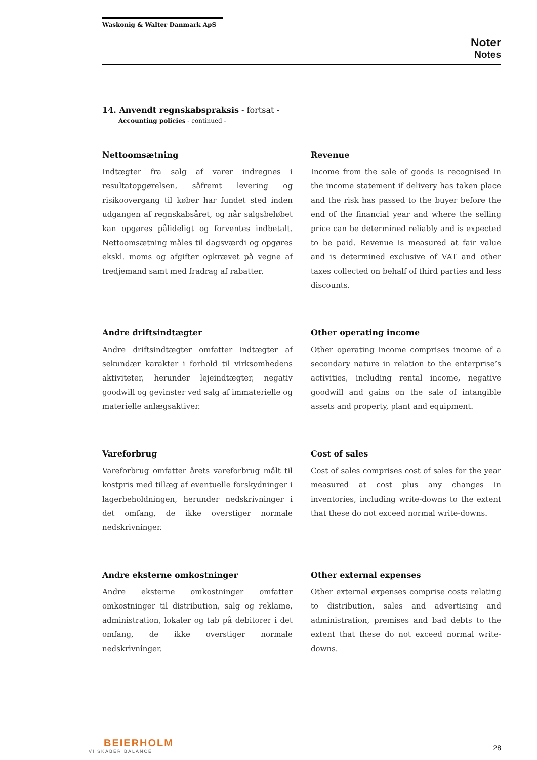Waskonig & Walter Danmark ApS
Noter
Notes
14. Anvendt regnskabspraksis - fortsat -
Accounting policies - continued -
Nettoomsætning
Indtægter fra salg af varer indregnes i resultatopgørelsen, såfremt levering og risikoovergang til køber har fundet sted inden udgangen af regnskabsåret, og når salgsbeløbet kan opgøres pålideligt og forventes indbetalt. Nettoomsætning måles til dagsværdi og opgøres ekskl. moms og afgifter opkrævet på vegne af tredjemand samt med fradrag af rabatter.
Revenue
Income from the sale of goods is recognised in the income statement if delivery has taken place and the risk has passed to the buyer before the end of the financial year and where the selling price can be determined reliably and is expected to be paid. Revenue is measured at fair value and is determined exclusive of VAT and other taxes collected on behalf of third parties and less discounts.
Andre driftsindtægter
Andre driftsindtægter omfatter indtægter af sekundær karakter i forhold til virksomhedens aktiviteter, herunder lejeindtægter, negativ goodwill og gevinster ved salg af immaterielle og materielle anlægsaktiver.
Other operating income
Other operating income comprises income of a secondary nature in relation to the enterprise’s activities, including rental income, negative goodwill and gains on the sale of intangible assets and property, plant and equipment.
Vareforbrug
Vareforbrug omfatter årets vareforbrug målt til kostpris med tillæg af eventuelle forskydninger i lagerbeholdningen, herunder nedskrivninger i det omfang, de ikke overstiger normale nedskrivninger.
Cost of sales
Cost of sales comprises cost of sales for the year measured at cost plus any changes in inventories, including write-downs to the extent that these do not exceed normal write-downs.
Andre eksterne omkostninger
Andre eksterne omkostninger omfatter omkostninger til distribution, salg og reklame, administration, lokaler og tab på debitorer i det omfang, de ikke overstiger normale nedskrivninger.
Other external expenses
Other external expenses comprise costs relating to distribution, sales and advertising and administration, premises and bad debts to the extent that these do not exceed normal write-downs.
BEIERHOLM
VI SKABER BALANCE
28